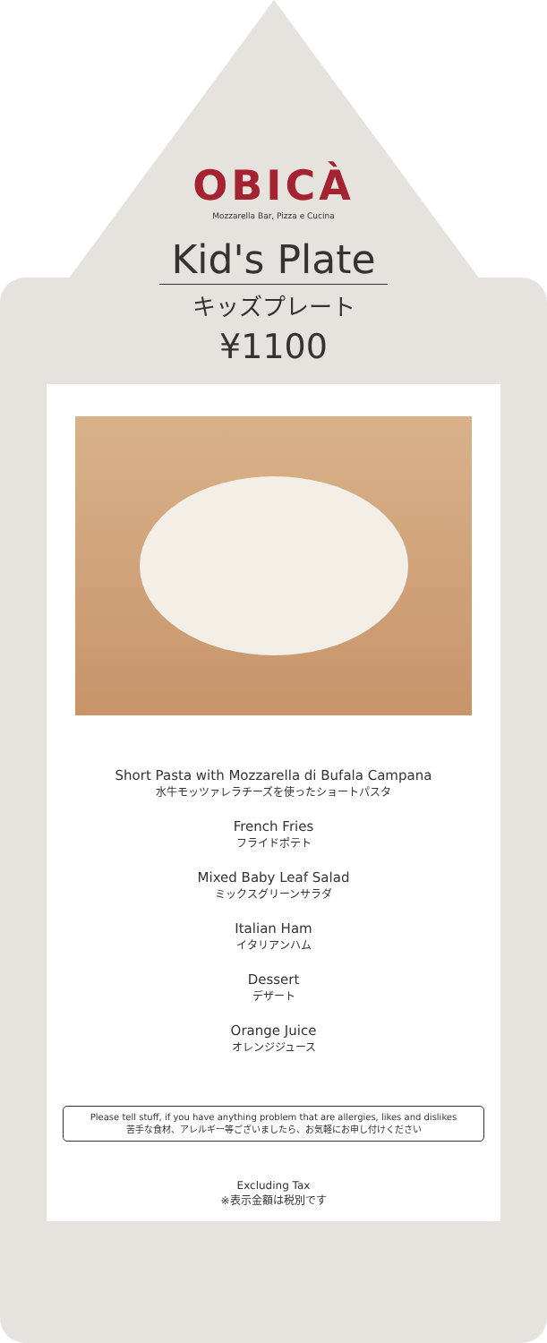OBICÀ
Mozzarella Bar, Pizza e Cucina
Kid's Plate
キッズプレート
¥1100
Short Pasta with Mozzarella di Bufala Campana
水牛モッツァレラチーズを使ったショートパスタ
French Fries
フライドポテト
Mixed Baby Leaf Salad
ミックスグリーンサラダ
Italian Ham
イタリアンハム
Dessert
デザート
Orange Juice
オレンジジュース
Please tell stuff, if you have anything problem that are allergies, likes and dislikes
苦手な食材、アレルギー等ございましたら、お気軽にお申し付けください
Excluding Tax
※表示金額は税別です